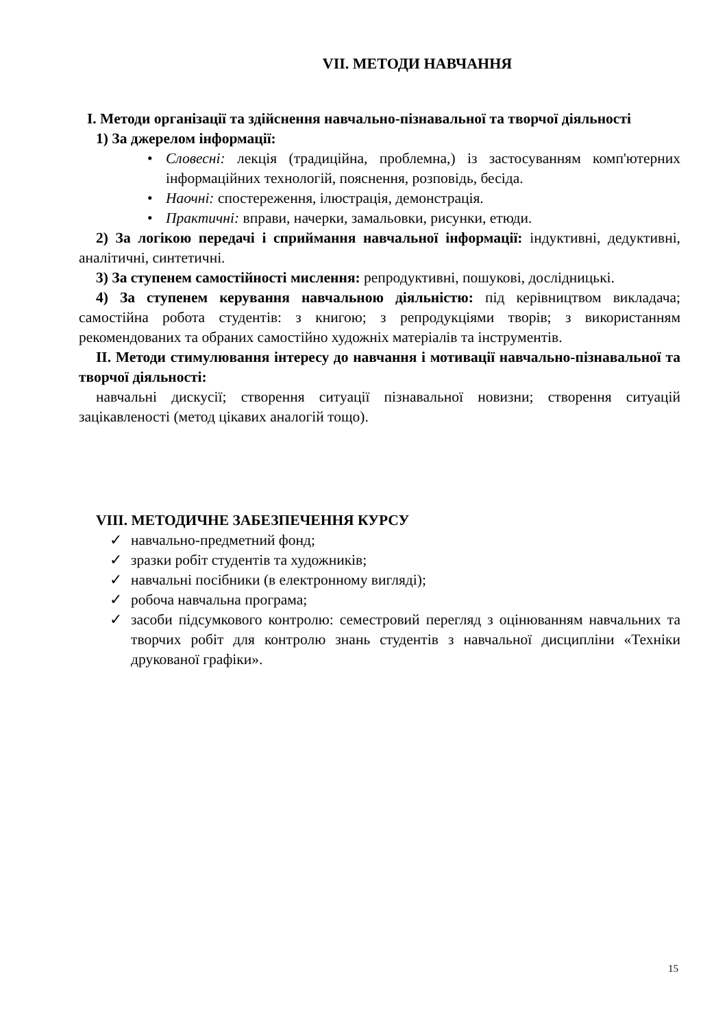VII. МЕТОДИ НАВЧАННЯ
I. Методи організації та здійснення навчально-пізнавальної та творчої діяльності
1) За джерелом інформації:
• Словесні: лекція (традиційна, проблемна,) із застосуванням комп'ютерних інформаційних технологій, пояснення, розповідь, бесіда.
• Наочні: спостереження, ілюстрація, демонстрація.
• Практичні: вправи, начерки, замальовки, рисунки, етюди.
2) За логікою передачі і сприймання навчальної інформації: індуктивні, дедуктивні, аналітичні, синтетичні.
3) За ступенем самостійності мислення: репродуктивні, пошукові, дослідницькі.
4) За ступенем керування навчальною діяльністю: під керівництвом викладача; самостійна робота студентів: з книгою; з репродукціями творів; з використанням рекомендованих та обраних самостійно художніх матеріалів та інструментів.
II. Методи стимулювання інтересу до навчання і мотивації навчально-пізнавальної та творчої діяльності:
навчальні дискусії; створення ситуації пізнавальної новизни; створення ситуацій зацікавленості (метод цікавих аналогій тощо).
VIII. МЕТОДИЧНЕ ЗАБЕЗПЕЧЕННЯ КУРСУ
✓ навчально-предметний фонд;
✓ зразки робіт студентів та художників;
✓ навчальні посібники (в електронному вигляді);
✓ робоча навчальна програма;
✓ засоби підсумкового контролю: семестровий перегляд з оцінюванням навчальних та творчих робіт для контролю знань студентів з навчальної дисципліни «Техніки друкованої графіки».
15